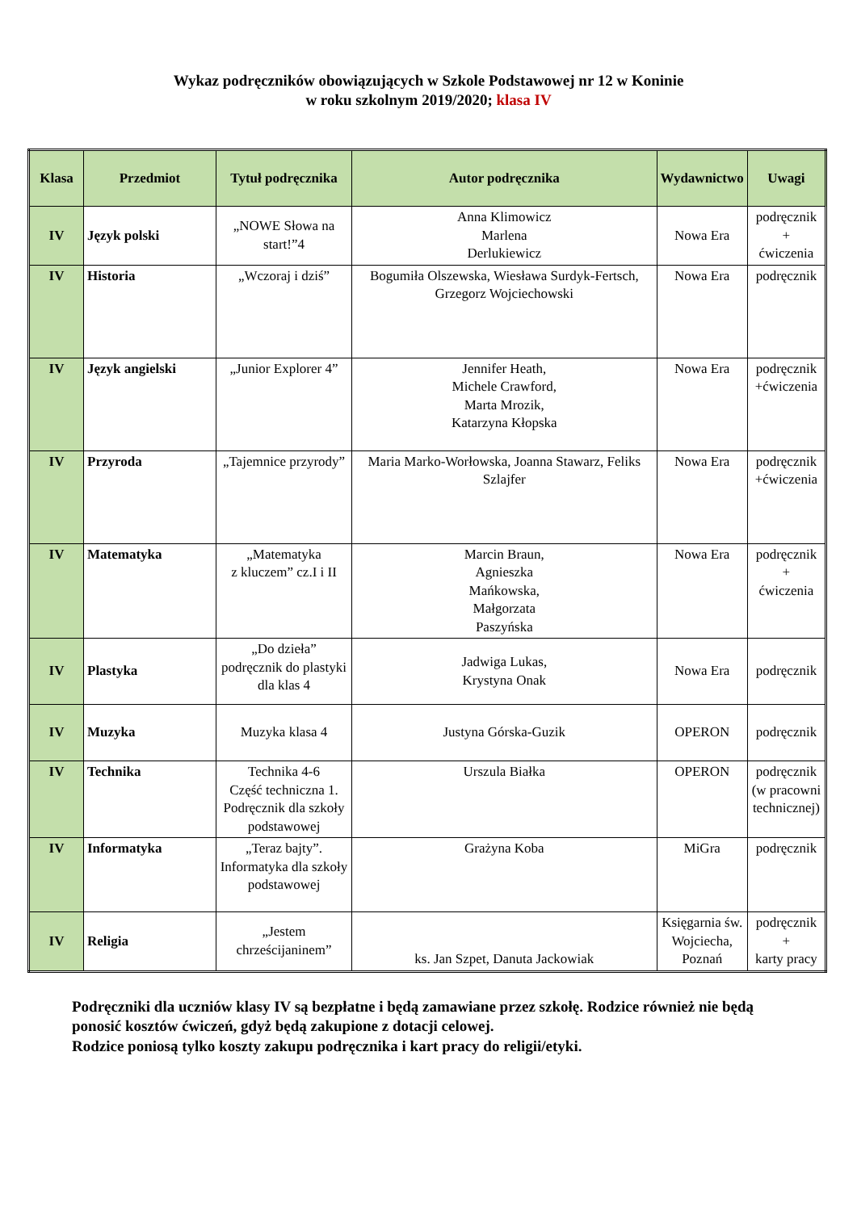Wykaz podręczników obowiązujących w Szkole Podstawowej nr 12 w Koninie
w roku szkolnym 2019/2020; klasa IV
| Klasa | Przedmiot | Tytuł podręcznika | Autor podręcznika | Wydawnictwo | Uwagi |
| --- | --- | --- | --- | --- | --- |
| IV | Język polski | „NOWE Słowa na start!”4 | Anna Klimowicz Marlena Derlukiewicz | Nowa Era | podręcznik + ćwiczenia |
| IV | Historia | „Wczoraj i dziś” | Bogumiła Olszewska, Wiesława Surdyk-Fertsch, Grzegorz Wojciechowski | Nowa Era | podręcznik |
| IV | Język angielski | „Junior Explorer 4” | Jennifer Heath, Michele Crawford, Marta Mrozik, Katarzyna Kłopska | Nowa Era | podręcznik +ćwiczenia |
| IV | Przyroda | „Tajemnice przyrody” | Maria Marko-Worłowska, Joanna Stawarz, Feliks Szlajfer | Nowa Era | podręcznik +ćwiczenia |
| IV | Matematyka | „Matematyka z kluczem” cz.I i II | Marcin Braun, Agnieszka Mańkowska, Małgorzata Paszyńska | Nowa Era | podręcznik + ćwiczenia |
| IV | Plastyka | „Do dzieła” podręcznik do plastyki dla klas 4 | Jadwiga Lukas, Krystyna Onak | Nowa Era | podręcznik |
| IV | Muzyka | Muzyka klasa 4 | Justyna Górska-Guzik | OPERON | podręcznik |
| IV | Technika | Technika 4-6 Część techniczna 1. Podręcznik dla szkoły podstawowej | Urszula Białka | OPERON | podręcznik (w pracowni technicznej) |
| IV | Informatyka | „Teraz bajty”. Informatyka dla szkoły podstawowej | Grażyna Koba | MiGra | podręcznik |
| IV | Religia | „Jestem chrześcijaninem” | ks. Jan Szpet, Danuta Jackowiak | Księgarnia św. Wojciecha, Poznań | podręcznik + karty pracy |
Podręczniki dla uczniów klasy IV są bezpłatne i będą zamawiane przez szkołę. Rodzice również nie będą ponosić kosztów ćwiczeń, gdyż będą zakupione z dotacji celowej.
Rodzice poniosą tylko koszty zakupu podręcznika i kart pracy do religii/etyki.